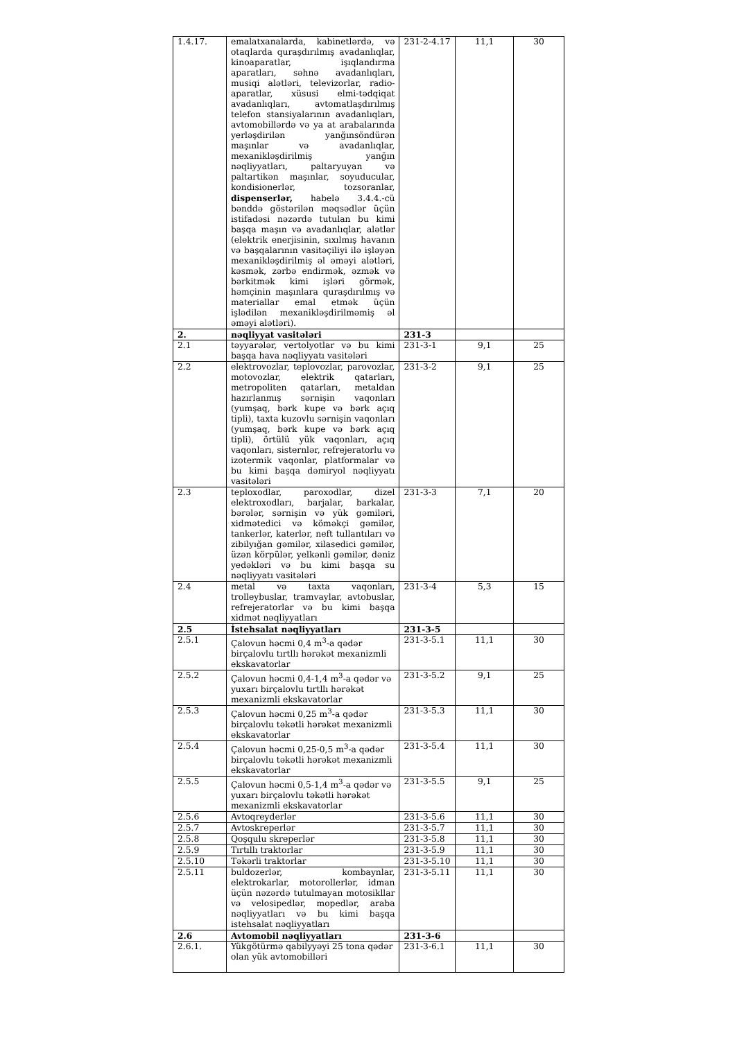| 1.4.17. | emalatxanalarda, kabinetlərdə, və otaqlarda quraşdırılmış avadanlıqlar, kinoaparatlar, işıqlandırma aparatları, səhnə avadanlıqları, musiqi alətləri, televizorlar, radio-aparatlar, xüsusi elmi-tədqiqat avadanlıqları, avtomatlaşdırılmış telefon stansiyalarının avadanlıqları, avtomobillərdə və ya at arabalarında yerləşdirilən yanğınsöndürən maşınlar və avadanlıqlar, mexanikləşdirilmiş yanğın nəqliyyatları, paltaryuyan və paltartikən maşınlar, soyuducular, kondisionerlər, tozsoranlar, dispenserlər, habelə 3.4.4.-cü bənddə göstərilən məqsədlər üçün istifadəsi nəzərdə tutulan bu kimi başqa maşın və avadanlıqlar, alətlər (elektrik enerjisinin, sıxılmış havanın və başqalarının vasitəçiliyi ilə işləyən mexanikləşdirilmiş əl əməyi alətləri, kəsmək, zərbə endirmək, əzmək və bərkitmək kimi işləri görmək, həmçinin maşınlara quraşdırılmış və materiallar emal etmək üçün işlədilən mexanikləşdirilməmiş əl əməyi alətləri). | 231-2-4.17 | 11,1 | 30 |
| 2. | nəqliyyat vasitələri | 231-3 | | |
| 2.1 | təyyarələr, vertolyotlar və bu kimi başqa hava nəqliyyatı vasitələri | 231-3-1 | 9,1 | 25 |
| 2.2 | elektrovozlar, teplovozlar, parovozlar, motovozlar, elektrik qatarları, metropoliten qatarları, metaldan hazırlanmış sərnişin vaqonları (yumşaq, bərk kupe və bərk açıq tipli), taxta kuzovlu sərnişin vaqonları (yumşaq, bərk kupe və bərk açıq tipli), örtülü yük vaqonları, açıq vaqonları, sisternlər, refrejeratorlu və izotermik vaqonlar, platformalar və bu kimi başqa dəmiryol nəqliyyatı vasitələri | 231-3-2 | 9,1 | 25 |
| 2.3 | teploxodlar, paroxodlar, dizel elektroxodları, barjalar, barkalar, bərələr, sərnişin və yük gəmiləri, xidmətedici və köməkçi gəmilər, tankerlər, katerlər, neft tullantıları və zibilyığan gəmilər, xilasedici gəmilər, üzən körpülər, yelkənli gəmilər, dəniz yedəkləri və bu kimi başqa su nəqliyyatı vasitələri | 231-3-3 | 7,1 | 20 |
| 2.4 | metal və taxta vaqonları, trolleybuslar, tramvaylar, avtobuslar, refrejeratorlar və bu kimi başqa xidmət nəqliyyatları | 231-3-4 | 5,3 | 15 |
| 2.5 | İstehsalat nəqliyyatları | 231-3-5 | | |
| 2.5.1 | Çalovun həcmi 0,4 m<sup>3</sup>-a qədər birçalovlu tırtllı hərəkət mexanizmli ekskavatorlar | 231-3-5.1 | 11,1 | 30 |
| 2.5.2 | Çalovun həcmi 0,4-1,4 m<sup>3</sup>-a qədər və yuxarı birçalovlu tırtllı hərəkət mexanizmli ekskavatorlar | 231-3-5.2 | 9,1 | 25 |
| 2.5.3 | Çalovun həcmi 0,25 m<sup>3</sup>-a qədər birçalovlu təkətli hərəkət mexanizmli ekskavatorlar | 231-3-5.3 | 11,1 | 30 |
| 2.5.4 | Çalovun həcmi 0,25-0,5 m<sup>3</sup>-a qədər birçalovlu təkətli hərəkət mexanizmli ekskavatorlar | 231-3-5.4 | 11,1 | 30 |
| 2.5.5 | Çalovun həcmi 0,5-1,4 m<sup>3</sup>-a qədər və yuxarı birçalovlu təkətli hərəkət mexanizmli ekskavatorlar | 231-3-5.5 | 9,1 | 25 |
| 2.5.6 | Avtoqreyderlər | 231-3-5.6 | 11,1 | 30 |
| 2.5.7 | Avtoskreperlər | 231-3-5.7 | 11,1 | 30 |
| 2.5.8 | Qoşqulu skreperlər | 231-3-5.8 | 11,1 | 30 |
| 2.5.9 | Tırtıllı traktorlar | 231-3-5.9 | 11,1 | 30 |
| 2.5.10 | Təkərli traktorlar | 231-3-5.10 | 11,1 | 30 |
| 2.5.11 | buldozerlər, kombaynlar, elektrokarlar, motorollerlər, idman üçün nəzərdə tutulmayan motosikllar və velosipedlər, mopedlər, araba nəqliyyatları və bu kimi başqa istehsalat nəqliyyatları | 231-3-5.11 | 11,1 | 30 |
| 2.6 | Avtomobil nəqliyyatları | 231-3-6 | | |
| 2.6.1. | Yükgötürmə qabilyyəyi 25 tona qədər olan yük avtomobilləri | 231-3-6.1 | 11,1 | 30 |